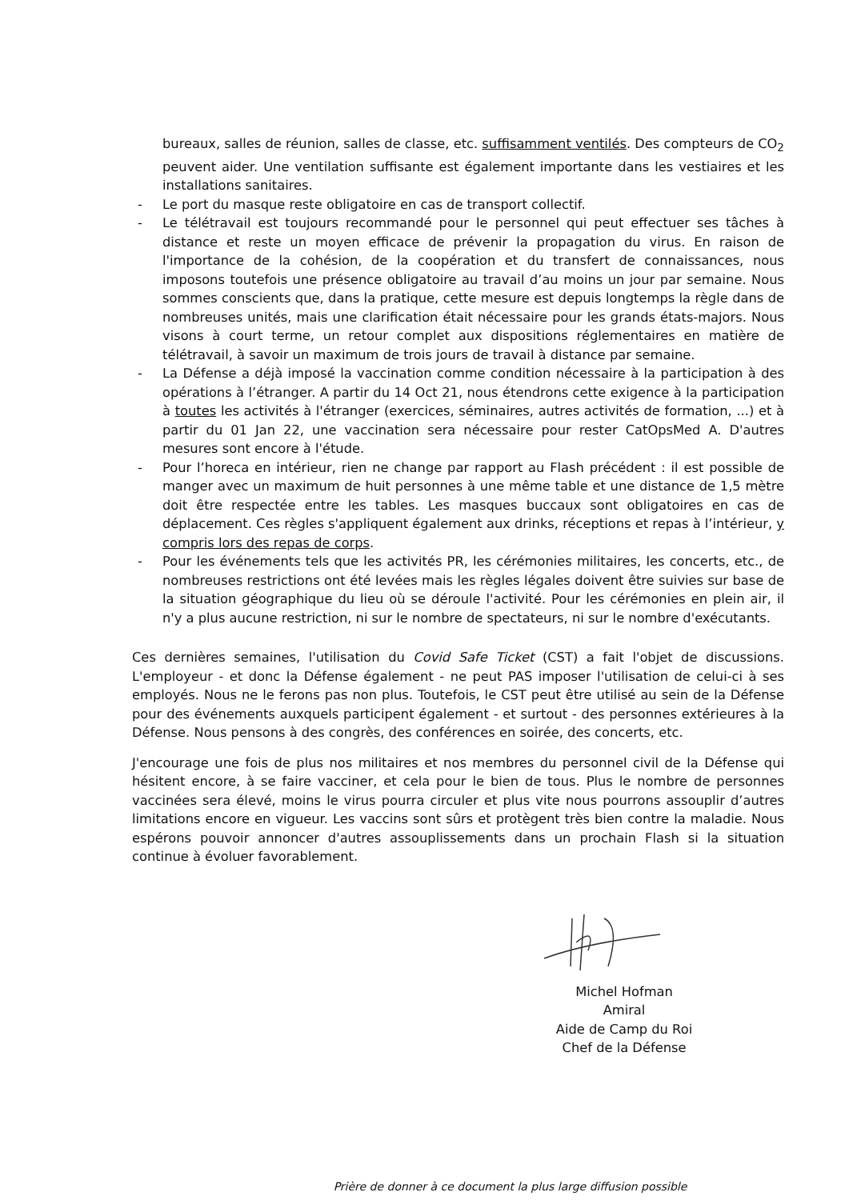bureaux, salles de réunion, salles de classe, etc. suffisamment ventilés. Des compteurs de CO<sub>2</sub> peuvent aider. Une ventilation suffisante est également importante dans les vestiaires et les installations sanitaires.
- Le port du masque reste obligatoire en cas de transport collectif.
- Le télétravail est toujours recommandé pour le personnel qui peut effectuer ses tâches à distance et reste un moyen efficace de prévenir la propagation du virus. En raison de l'importance de la cohésion, de la coopération et du transfert de connaissances, nous imposons toutefois une présence obligatoire au travail d’au moins un jour par semaine. Nous sommes conscients que, dans la pratique, cette mesure est depuis longtemps la règle dans de nombreuses unités, mais une clarification était nécessaire pour les grands états-majors. Nous visons à court terme, un retour complet aux dispositions réglementaires en matière de télétravail, à savoir un maximum de trois jours de travail à distance par semaine.
- La Défense a déjà imposé la vaccination comme condition nécessaire à la participation à des opérations à l’étranger. A partir du 14 Oct 21, nous étendrons cette exigence à la participation à toutes les activités à l'étranger (exercices, séminaires, autres activités de formation, ...) et à partir du 01 Jan 22, une vaccination sera nécessaire pour rester CatOpsMed A. D'autres mesures sont encore à l'étude.
- Pour l’horeca en intérieur, rien ne change par rapport au Flash précédent : il est possible de manger avec un maximum de huit personnes à une même table et une distance de 1,5 mètre doit être respectée entre les tables. Les masques buccaux sont obligatoires en cas de déplacement. Ces règles s'appliquent également aux drinks, réceptions et repas à l’intérieur, y compris lors des repas de corps.
- Pour les événements tels que les activités PR, les cérémonies militaires, les concerts, etc., de nombreuses restrictions ont été levées mais les règles légales doivent être suivies sur base de la situation géographique du lieu où se déroule l'activité. Pour les cérémonies en plein air, il n'y a plus aucune restriction, ni sur le nombre de spectateurs, ni sur le nombre d'exécutants.
Ces dernières semaines, l'utilisation du Covid Safe Ticket (CST) a fait l'objet de discussions. L'employeur - et donc la Défense également - ne peut PAS imposer l'utilisation de celui-ci à ses employés. Nous ne le ferons pas non plus. Toutefois, le CST peut être utilisé au sein de la Défense pour des événements auxquels participent également - et surtout - des personnes extérieures à la Défense. Nous pensons à des congrès, des conférences en soirée, des concerts, etc.
J'encourage une fois de plus nos militaires et nos membres du personnel civil de la Défense qui hésitent encore, à se faire vacciner, et cela pour le bien de tous. Plus le nombre de personnes vaccinées sera élevé, moins le virus pourra circuler et plus vite nous pourrons assouplir d’autres limitations encore en vigueur. Les vaccins sont sûrs et protègent très bien contre la maladie. Nous espérons pouvoir annoncer d'autres assouplissements dans un prochain Flash si la situation continue à évoluer favorablement.
Michel Hofman
Amiral
Aide de Camp du Roi
Chef de la Défense
Prière de donner à ce document la plus large diffusion possible